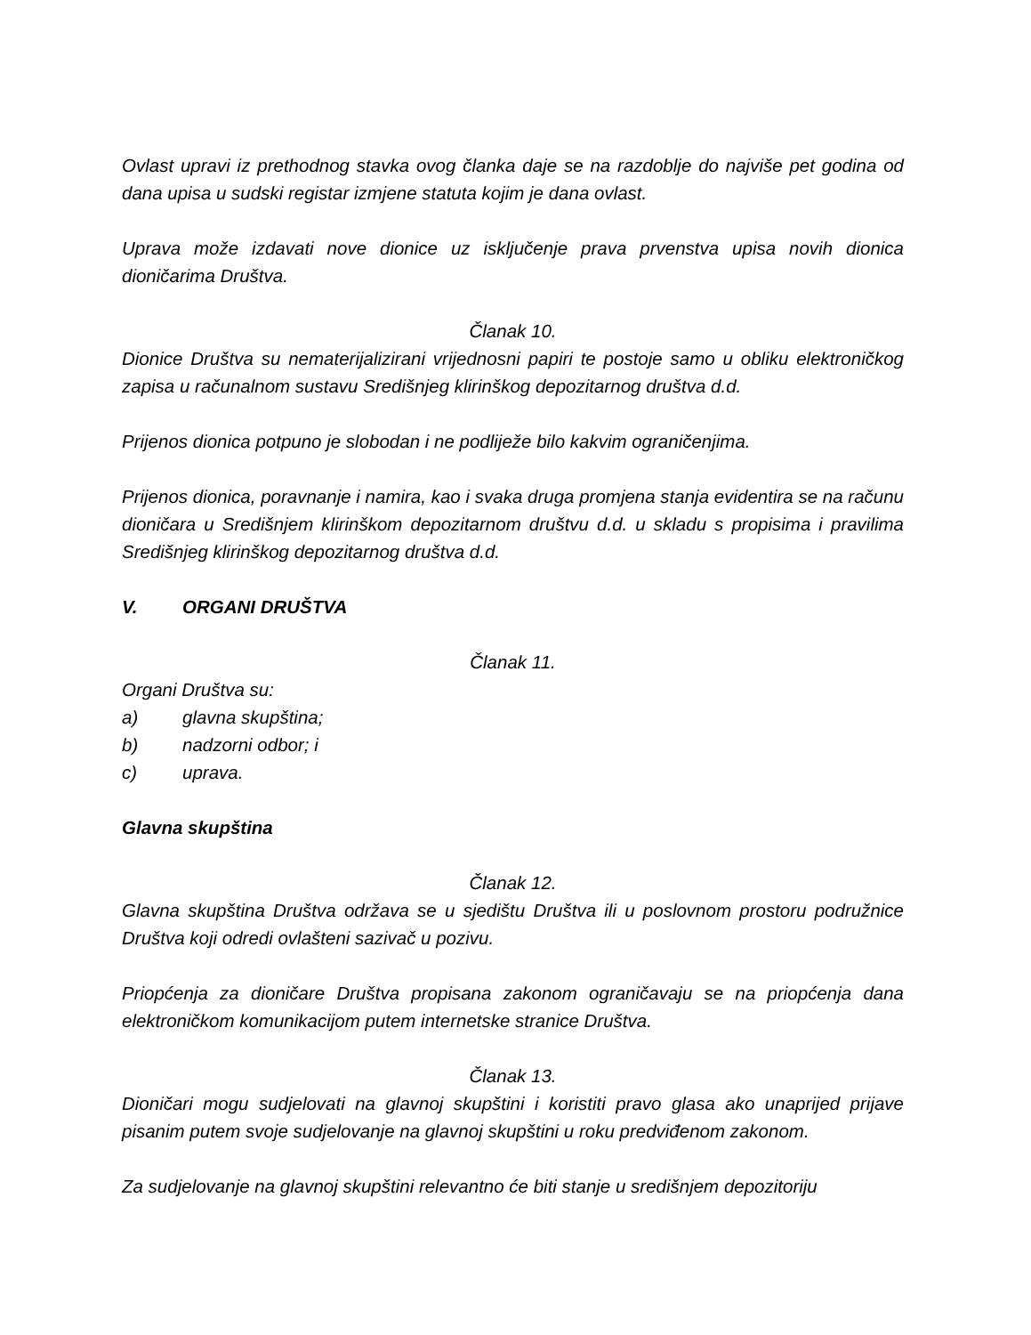Ovlast upravi iz prethodnog stavka ovog članka daje se na razdoblje do najviše pet godina od dana upisa u sudski registar izmjene statuta kojim je dana ovlast.
Uprava može izdavati nove dionice uz isključenje prava prvenstva upisa novih dionica dioničarima Društva.
Članak 10.
Dionice Društva su nematerijalizirani vrijednosni papiri te postoje samo u obliku elektroničkog zapisa u računalnom sustavu Središnjeg klirinškog depozitarnog društva d.d.
Prijenos dionica potpuno je slobodan i ne podliježe bilo kakvim ograničenjima.
Prijenos dionica, poravnanje i namira, kao i svaka druga promjena stanja evidentira se na računu dioničara u Središnjem klirinškom depozitarnom društvu d.d. u skladu s propisima i pravilima Središnjeg klirinškog depozitarnog društva d.d.
V. ORGANI DRUŠTVA
Članak 11.
Organi Društva su:
a) glavna skupština;
b) nadzorni odbor; i
c) uprava.
Glavna skupština
Članak 12.
Glavna skupština Društva održava se u sjedištu Društva ili u poslovnom prostoru podružnice Društva koji odredi ovlašteni sazivač u pozivu.
Priopćenja za dioničare Društva propisana zakonom ograničavaju se na priopćenja dana elektroničkom komunikacijom putem internetske stranice Društva.
Članak 13.
Dioničari mogu sudjelovati na glavnoj skupštini i koristiti pravo glasa ako unaprijed prijave pisanim putem svoje sudjelovanje na glavnoj skupštini u roku predviđenom zakonom.
Za sudjelovanje na glavnoj skupštini relevantno će biti stanje u središnjem depozitoriju